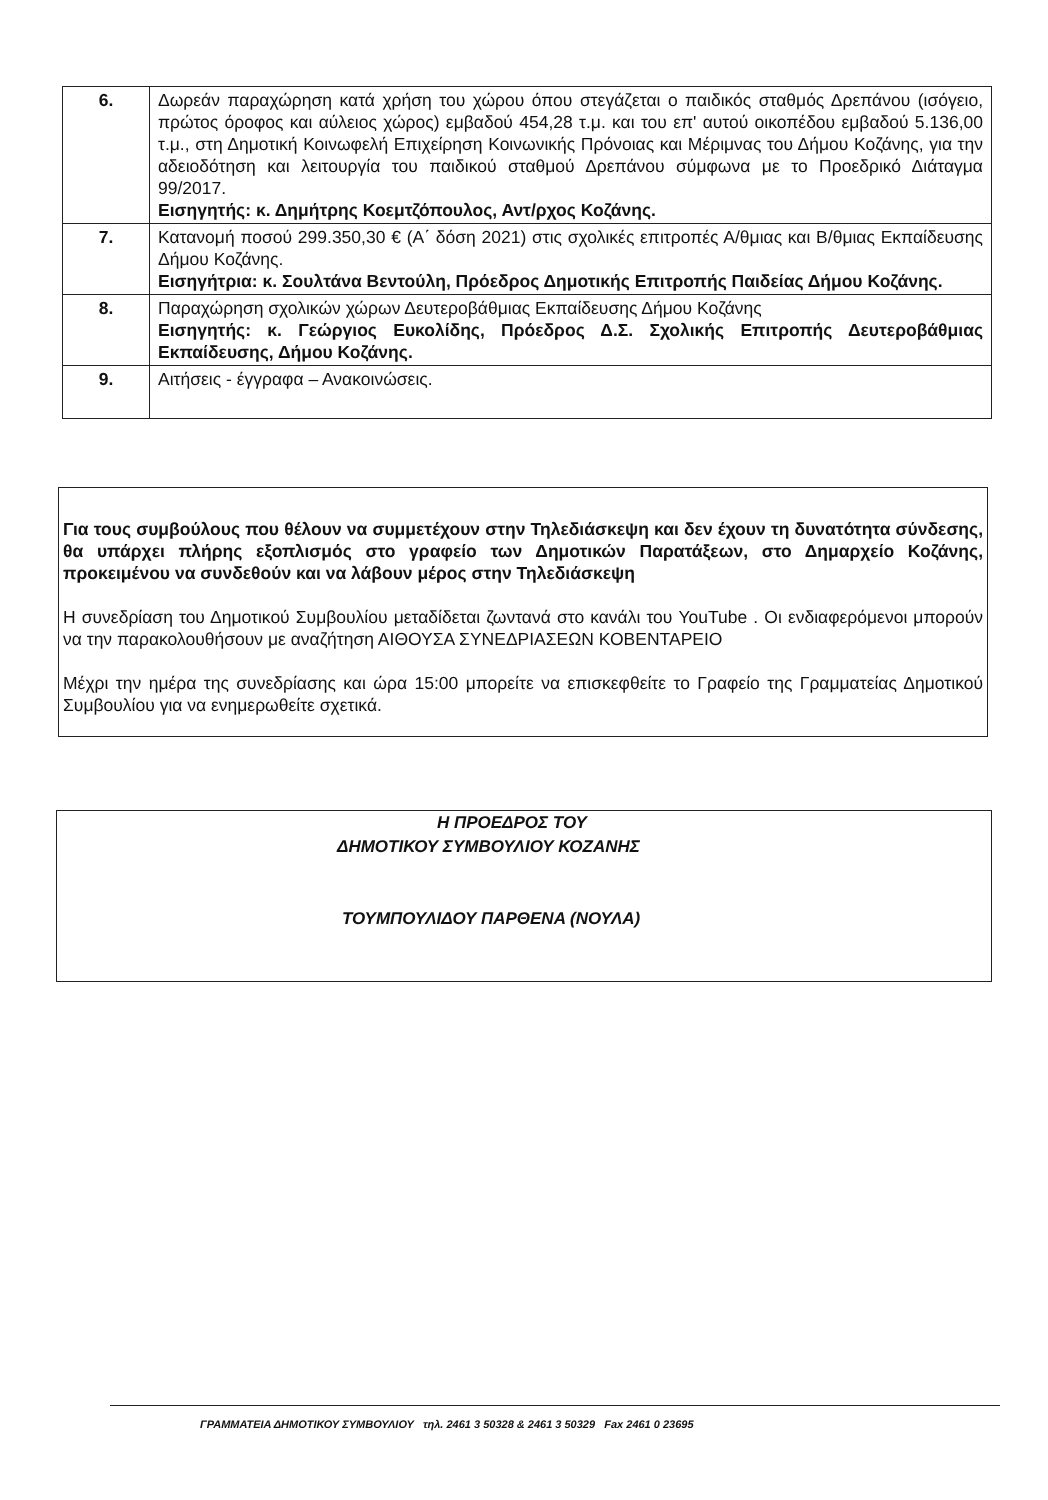| 6. | Δωρεάν παραχώρηση κατά χρήση του χώρου όπου στεγάζεται ο παιδικός σταθμός Δρεπάνου (ισόγειο, πρώτος όροφος και αύλειος χώρος) εμβαδού 454,28 τ.μ. και του επ' αυτού οικοπέδου εμβαδού 5.136,00 τ.μ., στη Δημοτική Κοινωφελή Επιχείρηση Κοινωνικής Πρόνοιας και Μέριμνας του Δήμου Κοζάνης, για την αδειοδότηση και λειτουργία του παιδικού σταθμού Δρεπάνου σύμφωνα με το Προεδρικό Διάταγμα 99/2017. Εισηγητής: κ. Δημήτρης Κοεμτζόπουλος, Αντ/ρχος Κοζάνης. |
| 7. | Κατανομή ποσού 299.350,30 € (Α΄ δόση 2021) στις σχολικές επιτροπές Α/θμιας και Β/θμιας Εκπαίδευσης Δήμου Κοζάνης. Εισηγήτρια: κ. Σουλτάνα Βεντούλη, Πρόεδρος Δημοτικής Επιτροπής Παιδείας Δήμου Κοζάνης. |
| 8. | Παραχώρηση σχολικών χώρων Δευτεροβάθμιας Εκπαίδευσης Δήμου Κοζάνης Εισηγητής: κ. Γεώργιος Ευκολίδης, Πρόεδρος Δ.Σ. Σχολικής Επιτροπής Δευτεροβάθμιας Εκπαίδευσης, Δήμου Κοζάνης. |
| 9. | Αιτήσεις - έγγραφα – Ανακοινώσεις. |
Για τους συμβούλους που θέλουν να συμμετέχουν στην Τηλεδιάσκεψη και δεν έχουν τη δυνατότητα σύνδεσης, θα υπάρχει πλήρης εξοπλισμός στο γραφείο των Δημοτικών Παρατάξεων, στο Δημαρχείο Κοζάνης, προκειμένου να συνδεθούν και να λάβουν μέρος στην Τηλεδιάσκεψη
Η συνεδρίαση του Δημοτικού Συμβουλίου μεταδίδεται ζωντανά στο κανάλι του YouTube . Οι ενδιαφερόμενοι μπορούν να την παρακολουθήσουν με αναζήτηση ΑΙΘΟΥΣΑ ΣΥΝΕΔΡΙΑΣΕΩΝ ΚΟΒΕΝΤΑΡΕΙΟ
Μέχρι την ημέρα της συνεδρίασης και ώρα 15:00 μπορείτε να επισκεφθείτε το Γραφείο της Γραμματείας Δημοτικού Συμβουλίου για να ενημερωθείτε σχετικά.
Η ΠΡΟΕΔΡΟΣ ΤΟΥ
ΔΗΜΟΤΙΚΟΥ ΣΥΜΒΟΥΛΙΟΥ ΚΟΖΑΝΗΣ
ΤΟΥΜΠΟΥΛΙΔΟΥ ΠΑΡΘΕΝΑ (ΝΟΥΛΑ)
ΓΡΑΜΜΑΤΕΙΑ ΔΗΜΟΤΙΚΟΥ ΣΥΜΒΟΥΛΙΟΥ τηλ. 2461 3 50328 & 2461 3 50329 Fax 2461 0 23695